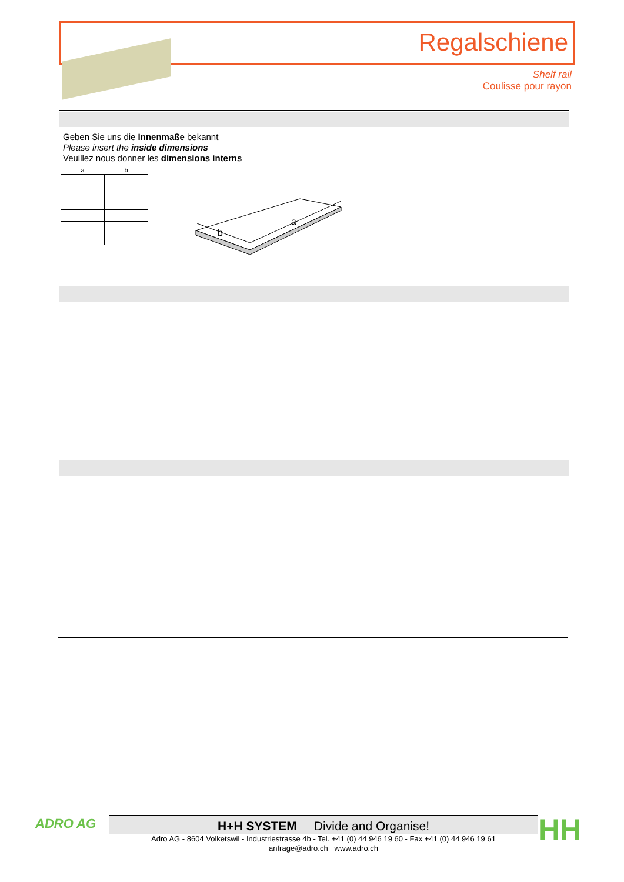Regalschiene
Shelf rail
Coulisse pour rayon
Geben Sie uns die Innenmaße bekannt
Please insert the inside dimensions
Veuillez nous donner les dimensions interns
| a | b |
| --- | --- |
a
b
ADRO AG
H+H SYSTEM Divide and Organise!
Adro AG - 8604 Volketswil - Industriestrasse 4b - Tel. +41 (0) 44 946 19 60 - Fax +41 (0) 44 946 19 61
anfrage@adro.ch www.adro.ch
HH